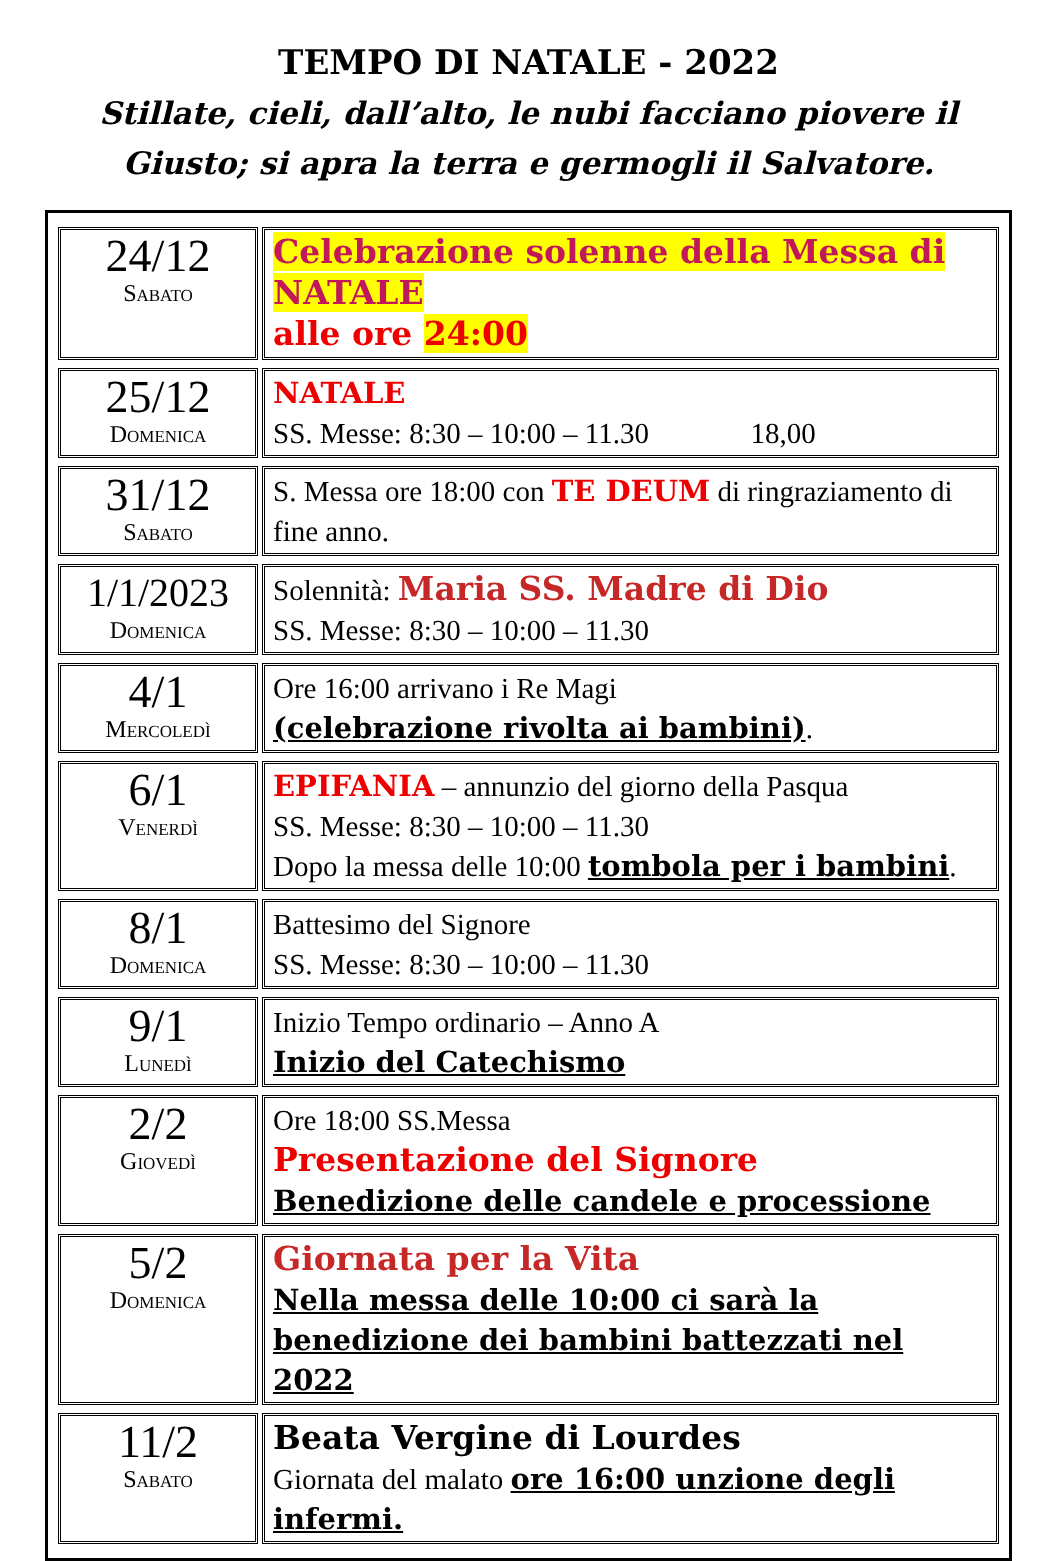TEMPO DI NATALE - 2022
Stillate, cieli, dall’alto, le nubi facciano piovere il Giusto; si apra la terra e germogli il Salvatore.
| 24/12 Sabato | Celebrazione solenne della Messa di NATALE alle ore 24:00 |
| 25/12 Domenica | NATALE SS. Messe: 8:30 – 10:00 – 11.30 18,00 |
| 31/12 Sabato | S. Messa ore 18:00 con TE DEUM di ringraziamento di fine anno. |
| 1/1/2023 Domenica | Solennità: Maria SS. Madre di Dio SS. Messe: 8:30 – 10:00 – 11.30 |
| 4/1 Mercoledì | Ore 16:00 arrivano i Re Magi (celebrazione rivolta ai bambini) . |
| 6/1 Venerdì | EPIFANIA – annunzio del giorno della Pasqua SS. Messe: 8:30 – 10:00 – 11.30 Dopo la messa delle 10:00 tombola per i bambini . |
| 8/1 Domenica | Battesimo del Signore SS. Messe: 8:30 – 10:00 – 11.30 |
| 9/1 Lunedì | Inizio Tempo ordinario – Anno A Inizio del Catechismo |
| 2/2 Giovedì | Ore 18:00 SS.Messa Presentazione del Signore Benedizione delle candele e processione |
| 5/2 Domenica | Giornata per la Vita Nella messa delle 10:00 ci sarà la benedizione dei bambini battezzati nel 2022 |
| 11/2 Sabato | Beata Vergine di Lourdes Giornata del malato ore 16:00 unzione degli infermi. |